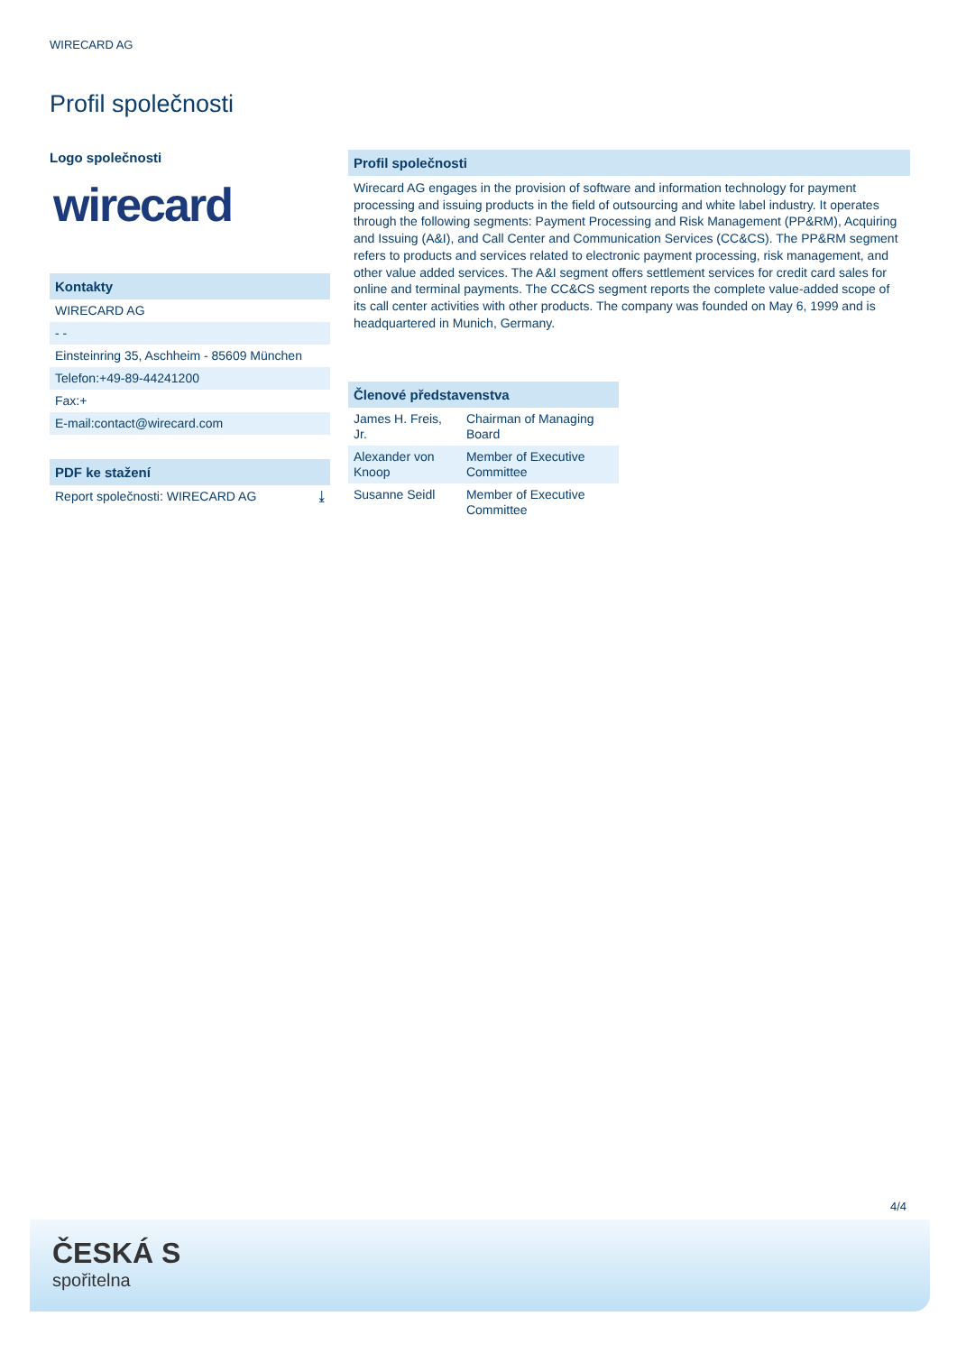WIRECARD AG
Profil společnosti
Logo společnosti
wirecard
Kontakty
WIRECARD AG
- -
Einsteinring 35, Aschheim - 85609 München
Telefon:+49-89-44241200
Fax:+
E-mail:contact@wirecard.com
PDF ke stažení
Report společnosti: WIRECARD AG ⤓
Profil společnosti
Wirecard AG engages in the provision of software and information technology for payment processing and issuing products in the field of outsourcing and white label industry. It operates through the following segments: Payment Processing and Risk Management (PP&RM), Acquiring and Issuing (A&I), and Call Center and Communication Services (CC&CS). The PP&RM segment refers to products and services related to electronic payment processing, risk management, and other value added services. The A&I segment offers settlement services for credit card sales for online and terminal payments. The CC&CS segment reports the complete value-added scope of its call center activities with other products. The company was founded on May 6, 1999 and is headquartered in Munich, Germany.
Členové představenstva
| James H. Freis, Jr. | Chairman of Managing Board |
| Alexander von Knoop | Member of Executive Committee |
| Susanne Seidl | Member of Executive Committee |
4/4
ČESKÁ S
spořitelna